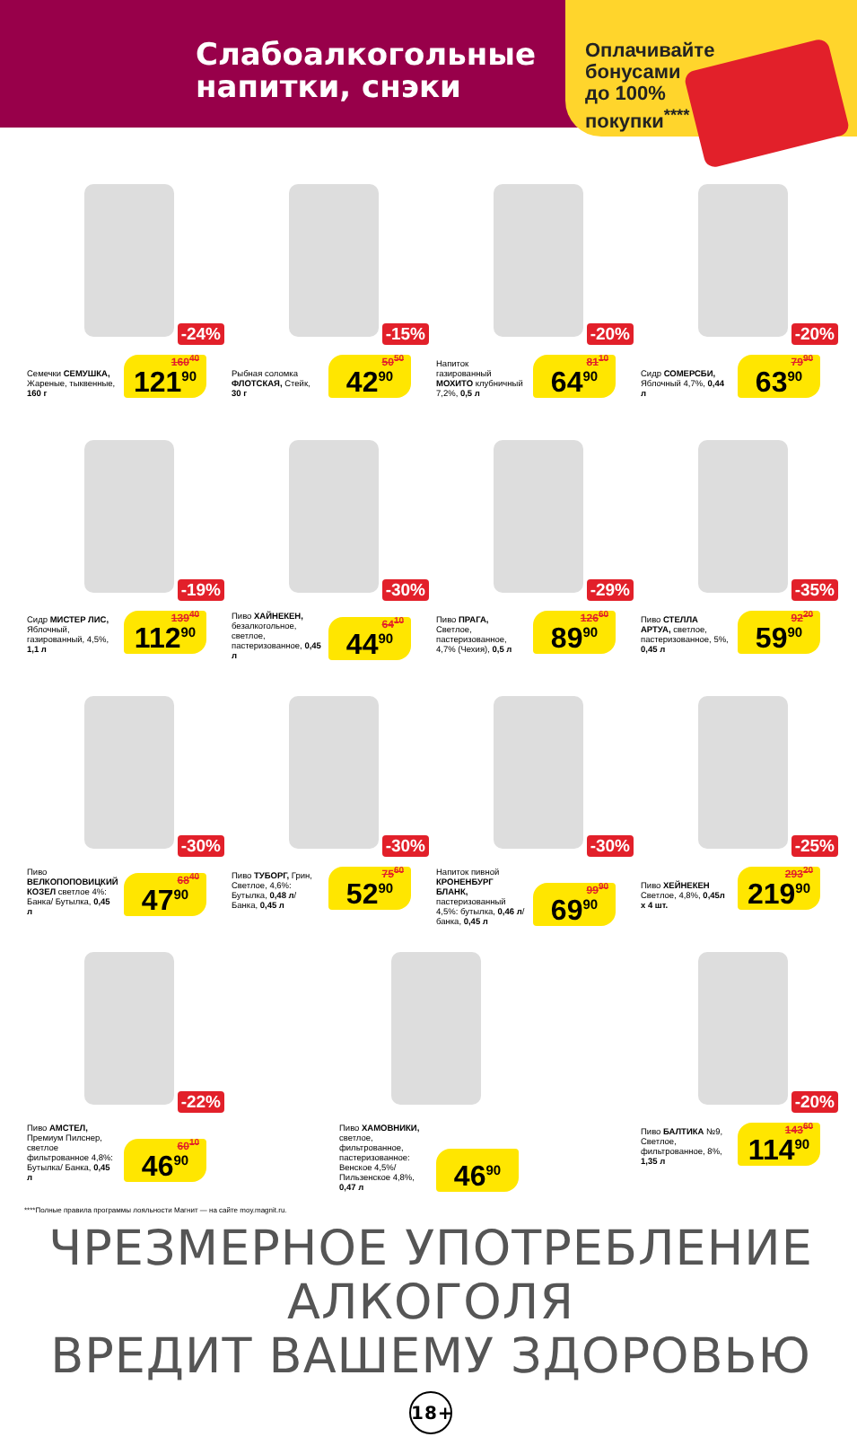Слабоалкогольные
напитки, снэки
Оплачивайте
бонусами
до 100%
покупки<sup>****</sup>
-24%
Семечки СЕМУШКА, Жареные, тыквенные, 160 г
160<sup>40</sup> 121<sup>90</sup>
-15%
Рыбная соломка ФЛОТСКАЯ, Стейк, 30 г
50<sup>50</sup> 42<sup>90</sup>
-20%
Напиток газированный МОХИТО клубничный 7,2%, 0,5 л
81<sup>10</sup> 64<sup>90</sup>
-20%
Сидр СОМЕРСБИ, Яблочный 4,7%, 0,44 л
79<sup>90</sup> 63<sup>90</sup>
-19%
Сидр МИСТЕР ЛИС, Яблочный, газированный, 4,5%, 1,1 л
139<sup>40</sup> 112<sup>90</sup>
-30%
Пиво ХАЙНЕКЕН, безалкогольное, светлое, пастеризованное, 0,45 л
64<sup>10</sup> 44<sup>90</sup>
-29%
Пиво ПРАГА, Светлое, пастеризованное, 4,7% (Чехия), 0,5 л
126<sup>60</sup> 89<sup>90</sup>
-35%
Пиво СТЕЛЛА АРТУА, светлое, пастеризованное, 5%, 0,45 л
92<sup>20</sup> 59<sup>90</sup>
-30%
Пиво ВЕЛКОПОПОВИЦКИЙ КОЗЕЛ светлое 4%: Банка/ Бутылка, 0,45 л
68<sup>40</sup> 47<sup>90</sup>
-30%
Пиво ТУБОРГ, Грин, Светлое, 4,6%: Бутылка, 0,48 л/ Банка, 0,45 л
75<sup>60</sup> 52<sup>90</sup>
-30%
Напиток пивной КРОНЕНБУРГ БЛАНК, пастеризованный 4,5%: бутылка, 0,46 л/ банка, 0,45 л
99<sup>90</sup> 69<sup>90</sup>
-25%
Пиво ХЕЙНЕКЕН Светлое, 4,8%, 0,45л x 4 шт.
293<sup>20</sup> 219<sup>90</sup>
-22%
Пиво АМСТЕЛ, Премиум Пилснер, светлое фильтрованное 4,8%: Бутылка/ Банка, 0,45 л
60<sup>10</sup> 46<sup>90</sup>
Пиво ХАМОВНИКИ, светлое, фильтрованное, пастеризованное: Венское 4,5%/ Пильзенское 4,8%, 0,47 л
46<sup>90</sup>
-20%
Пиво БАЛТИКА №9, Светлое, фильтрованное, 8%, 1,35 л
143<sup>60</sup> 114<sup>90</sup>
****Полные правила программы лояльности Магнит — на сайте moy.magnit.ru.
ЧРЕЗМЕРНОЕ УПОТРЕБЛЕНИЕ АЛКОГОЛЯ
ВРЕДИТ ВАШЕМУ ЗДОРОВЬЮ 18+